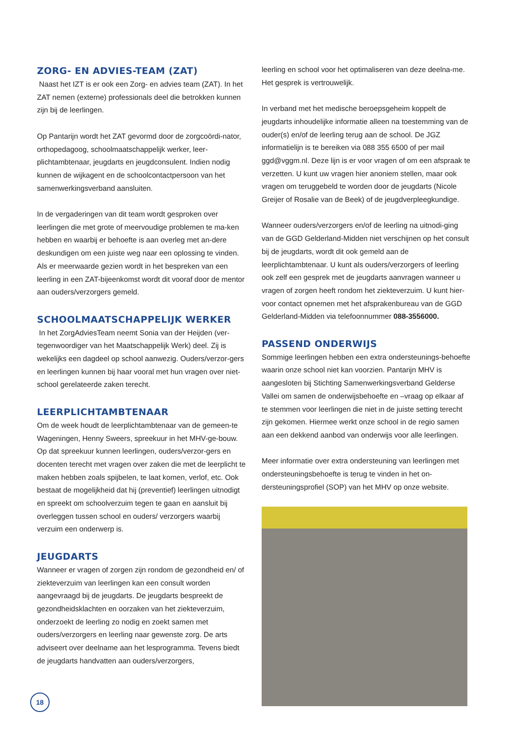ZORG- EN ADVIES-TEAM (ZAT)
Naast het IZT is er ook een Zorg- en advies team (ZAT). In het ZAT nemen (externe) professionals deel die betrokken kunnen zijn bij de leerlingen.
Op Pantarijn wordt het ZAT gevormd door de zorgcoördi-nator, orthopedagoog, schoolmaatschappelijk werker, leer-plichtambtenaar, jeugdarts en jeugdconsulent. Indien nodig kunnen de wijkagent en de schoolcontactpersoon van het samenwerkingsverband aansluiten.
In de vergaderingen van dit team wordt gesproken over leerlingen die met grote of meervoudige problemen te ma-ken hebben en waarbij er behoefte is aan overleg met an-dere deskundigen om een juiste weg naar een oplossing te vinden. Als er meerwaarde gezien wordt in het bespreken van een leerling in een ZAT-bijeenkomst wordt dit vooraf door de mentor aan ouders/verzorgers gemeld.
SCHOOLMAATSCHAPPELIJK WERKER
In het ZorgAdviesTeam neemt Sonia van der Heijden (ver-tegenwoordiger van het Maatschappelijk Werk) deel. Zij is wekelijks een dagdeel op school aanwezig. Ouders/verzor-gers en leerlingen kunnen bij haar vooral met hun vragen over niet-school gerelateerde zaken terecht.
LEERPLICHTAMBTENAAR
Om de week houdt de leerplichtambtenaar van de gemeen-te Wageningen, Henny Sweers, spreekuur in het MHV-ge-bouw. Op dat spreekuur kunnen leerlingen, ouders/verzor-gers en docenten terecht met vragen over zaken die met de leerplicht te maken hebben zoals spijbelen, te laat komen, verlof, etc. Ook bestaat de mogelijkheid dat hij (preventief) leerlingen uitnodigt en spreekt om schoolverzuim tegen te gaan en aansluit bij overleggen tussen school en ouders/ verzorgers waarbij verzuim een onderwerp is.
JEUGDARTS
Wanneer er vragen of zorgen zijn rondom de gezondheid en/ of ziekteverzuim van leerlingen kan een consult worden aangevraagd bij de jeugdarts. De jeugdarts bespreekt de gezondheidsklachten en oorzaken van het ziekteverzuim, onderzoekt de leerling zo nodig en zoekt samen met ouders/verzorgers en leerling naar gewenste zorg. De arts adviseert over deelname aan het lesprogramma. Tevens biedt de jeugdarts handvatten aan ouders/verzorgers,
leerling en school voor het optimaliseren van deze deelna-me. Het gesprek is vertrouwelijk.
In verband met het medische beroepsgeheim koppelt de jeugdarts inhoudelijke informatie alleen na toestemming van de ouder(s) en/of de leerling terug aan de school. De JGZ informatielijn is te bereiken via 088 355 6500 of per mail ggd@vggm.nl. Deze lijn is er voor vragen of om een afspraak te verzetten. U kunt uw vragen hier anoniem stellen, maar ook vragen om teruggebeld te worden door de jeugdarts (Nicole Greijer of Rosalie van de Beek) of de jeugdverpleegkundige.
Wanneer ouders/verzorgers en/of de leerling na uitnodi-ging van de GGD Gelderland-Midden niet verschijnen op het consult bij de jeugdarts, wordt dit ook gemeld aan de leerplichtambtenaar. U kunt als ouders/verzorgers of leerling ook zelf een gesprek met de jeugdarts aanvragen wanneer u vragen of zorgen heeft rondom het ziekteverzuim. U kunt hier-voor contact opnemen met het afsprakenbureau van de GGD Gelderland-Midden via telefoonnummer 088-3556000.
PASSEND ONDERWIJS
Sommige leerlingen hebben een extra ondersteunings-behoefte waarin onze school niet kan voorzien. Pantarijn MHV is aangesloten bij Stichting Samenwerkingsverband Gelderse Vallei om samen de onderwijsbehoefte en –vraag op elkaar af te stemmen voor leerlingen die niet in de juiste setting terecht zijn gekomen. Hiermee werkt onze school in de regio samen aan een dekkend aanbod van onderwijs voor alle leerlingen.
Meer informatie over extra ondersteuning van leerlingen met ondersteuningsbehoefte is terug te vinden in het on-dersteuningsprofiel (SOP) van het MHV op onze website.
18